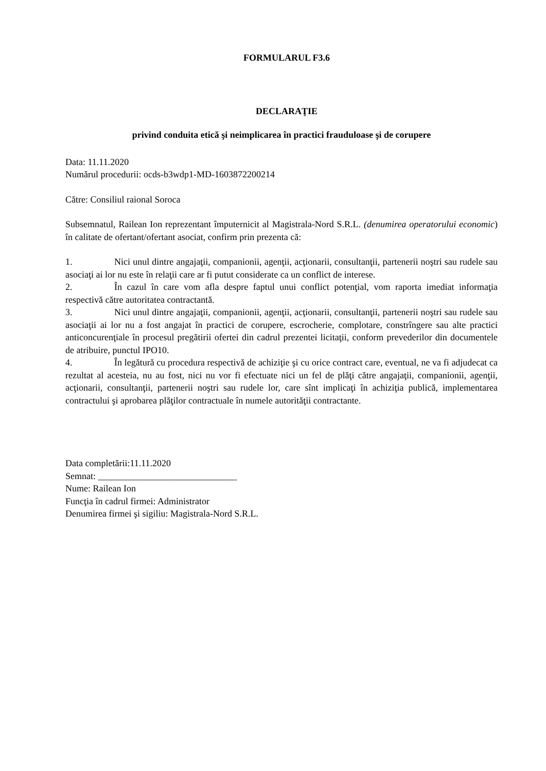FORMULARUL F3.6
DECLARAŢIE
privind conduita etică şi neimplicarea în practici frauduloase şi de corupere
Data: 11.11.2020
Numărul procedurii: ocds-b3wdp1-MD-1603872200214
Către: Consiliul raional Soroca
Subsemnatul, Railean Ion reprezentant împuternicit al Magistrala-Nord S.R.L. (denumirea operatorului economic) în calitate de ofertant/ofertant asociat, confirm prin prezenta că:
1. Nici unul dintre angajaţii, companionii, agenţii, acţionarii, consultanţii, partenerii noştri sau rudele sau asociaţi ai lor nu este în relaţii care ar fi putut considerate ca un conflict de interese.
2. În cazul în care vom afla despre faptul unui conflict potenţial, vom raporta imediat informaţia respectivă către autoritatea contractantă.
3. Nici unul dintre angajaţii, companionii, agenţii, acţionarii, consultanţii, partenerii noştri sau rudele sau asociaţii ai lor nu a fost angajat în practici de corupere, escrocherie, complotare, constrîngere sau alte practici anticoncurenţiale în procesul pregătirii ofertei din cadrul prezentei licitaţii, conform prevederilor din documentele de atribuire, punctul IPO10.
4. În legătură cu procedura respectivă de achiziţie şi cu orice contract care, eventual, ne va fi adjudecat ca rezultat al acesteia, nu au fost, nici nu vor fi efectuate nici un fel de plăţi către angajaţii, companionii, agenţii, acţionarii, consultanţii, partenerii noştri sau rudele lor, care sînt implicaţi în achiziţia publică, implementarea contractului şi aprobarea plăţilor contractuale în numele autorităţii contractante.
Data completării:11.11.2020
Semnat: ______________________________
Nume: Railean Ion
Funcţia în cadrul firmei: Administrator
Denumirea firmei şi sigiliu: Magistrala-Nord S.R.L.